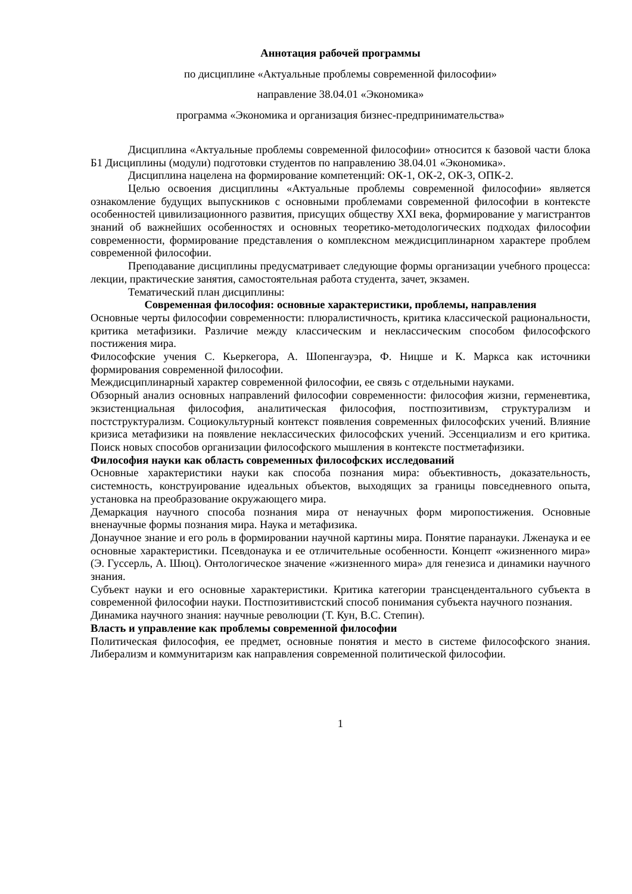Аннотация рабочей программы
по дисциплине «Актуальные проблемы современной философии»
направление 38.04.01 «Экономика»
программа «Экономика и организация бизнес-предпринимательства»
Дисциплина «Актуальные проблемы современной философии» относится к базовой части блока Б1 Дисциплины (модули) подготовки студентов по направлению 38.04.01 «Экономика».
Дисциплина нацелена на формирование компетенций: ОК-1, ОК-2, ОК-3, ОПК-2.
Целью освоения дисциплины «Актуальные проблемы современной философии» является ознакомление будущих выпускников с основными проблемами современной философии в контексте особенностей цивилизационного развития, присущих обществу XXI века, формирование у магистрантов знаний об важнейших особенностях и основных теоретико-методологических подходах философии современности, формирование представления о комплексном междисциплинарном характере проблем современной философии.
Преподавание дисциплины предусматривает следующие формы организации учебного процесса: лекции, практические занятия, самостоятельная работа студента, зачет, экзамен.
Тематический план дисциплины:
Современная философия: основные характеристики, проблемы, направления
Основные черты философии современности: плюралистичность, критика классической рациональности, критика метафизики. Различие между классическим и неклассическим способом философского постижения мира.
Философские учения С. Кьеркегора, А. Шопенгауэра, Ф. Ницше и К. Маркса как источники формирования современной философии.
Междисциплинарный характер современной философии, ее связь с отдельными науками.
Обзорный анализ основных направлений философии современности: философия жизни, герменевтика, экзистенциальная философия, аналитическая философия, постпозитивизм, структурализм и постструктурализм. Социокультурный контекст появления современных философских учений. Влияние кризиса метафизики на появление неклассических философских учений. Эссенциализм и его критика. Поиск новых способов организации философского мышления в контексте постметафизики.
Философия науки как область современных философских исследований
Основные характеристики науки как способа познания мира: объективность, доказательность, системность, конструирование идеальных объектов, выходящих за границы повседневного опыта, установка на преобразование окружающего мира.
Демаркация научного способа познания мира от ненаучных форм миропостижения. Основные вненаучные формы познания мира. Наука и метафизика.
Донаучное знание и его роль в формировании научной картины мира. Понятие паранауки. Лженаука и ее основные характеристики. Псевдонаука и ее отличительные особенности. Концепт «жизненного мира» (Э. Гуссерль, А. Шюц). Онтологическое значение «жизненного мира» для генезиса и динамики научного знания.
Субъект науки и его основные характеристики. Критика категории трансцендентального субъекта в современной философии науки. Постпозитивистский способ понимания субъекта научного познания.
Динамика научного знания: научные революции (Т. Кун, В.С. Степин).
Власть и управление как проблемы современной философии
Политическая философия, ее предмет, основные понятия и место в системе философского знания. Либерализм и коммунитаризм как направления современной политической философии.
1